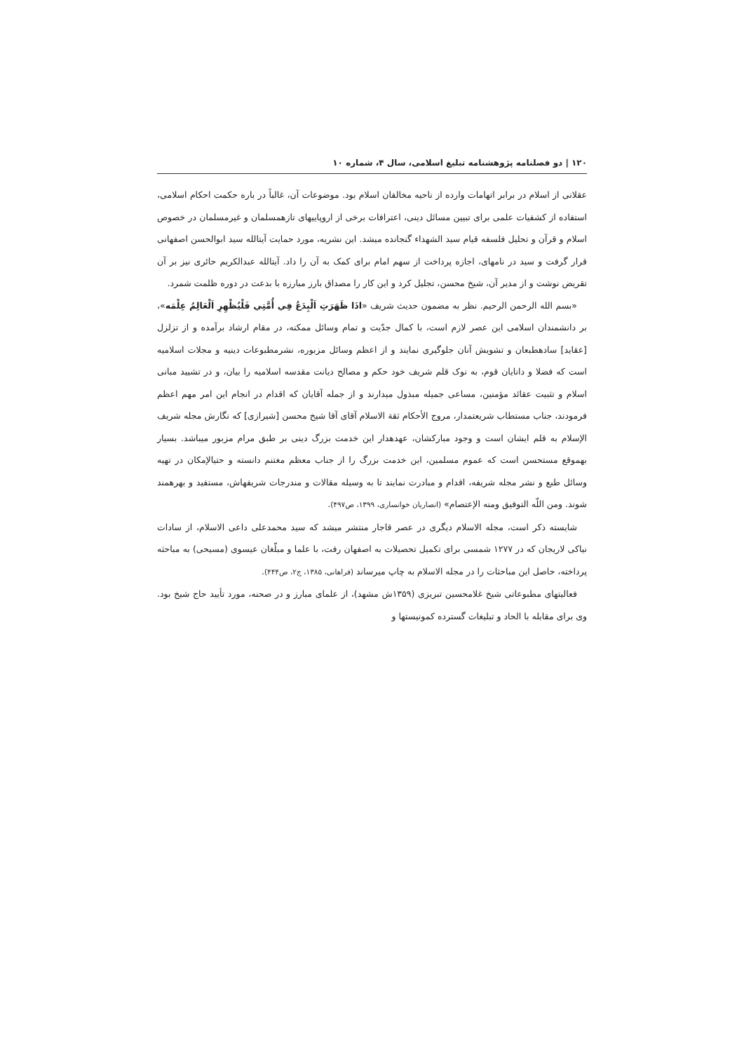۱۲۰ | دو فصلنامه پژوهشنامه تبلیغ اسلامی، سال ۴، شماره ۱۰
عقلانی از اسلام در برابر اتهامات وارده از ناحیه مخالفان اسلام بود. موضوعات آن، غالباً در باره حکمت احکام اسلامی، استفاده از کشفیات علمی برای تبیین مسائل دینی، اعترافات برخی از اروپاییهای تازهمسلمان و غیرمسلمان در خصوص اسلام و قرآن و تحلیل فلسفه قیام سید الشهداء گنجانده میشد. این نشریه، مورد حمایت آیتالله سید ابوالحسن اصفهانی قرار گرفت و سید در نامهای، اجازه پرداخت از سهم امام برای کمک به آن را داد. آیتالله عبدالکریم حائری نیز بر آن تقریض نوشت و از مدیر آن، شیخ محسن، تجلیل کرد و این کار را مصداق بارز مبارزه با بدعت در دوره ظلمت شمرد.
«بسم الله الرحمن الرحیم. نظر به مضمون حدیث شریف «اذَا ظَهَرَتِ اَلْبِدَعُ فِي أُمَّتِي فَلْيُظْهِرِ اَلْعَالِمُ عِلْمَه»، بر دانشمندان اسلامی این عصر لازم است، با کمال جدّیت و تمام وسائل ممکنه، در مقام ارشاد برآمده و از تزلزل [عقاید] سادهطبعان و تشویش آنان جلوگیری نمایند و از اعظم وسائل مزبوره، نشرمطبوعات دینیه و مجلات اسلامیه است که فضلا و دانایان قوم، به نوک قلم شریف خود حکم و مصالح دیانت مقدسه اسلامیه را بیان، و در تشیید مبانی اسلام و تثبیت عقائد مؤمنین، مساعی جمیله مبذول میدارند و از جمله آقایان که اقدام در انجام این امر مهم اعظم فرمودند، جناب مستطاب شریعتمدار، مروج الأحکام ثقة الاسلام آقای آقا شیخ محسن [شیرازی] که نگارش مجله شریف الإسلام به قلم ایشان است و وجود مبارکشان، عهدهدار این خدمت بزرگ دینی بر طبق مرام مزبور میباشد. بسیار بهموقع مستحسن است که عموم مسلمین، این خدمت بزرگ را از جناب معظم مغتنم دانسته و حتیالإمکان در تهیه وسائل طبع و نشر مجله شریفه، اقدام و مبادرت نمایند تا به وسیله مقالات و مندرجات شریفهاش، مستفید و بهرهمند شوند. ومن اللّه التوفیق ومنه الإعتصام» (انصاریان خوانساری، ۱۳۹۹، ص۴۹۷).
شایسته ذکر است، مجله الاسلام دیگری در عصر قاجار منتشر میشد که سید محمدعلی داعی الاسلام، از سادات نیاکی لاریجان که در ۱۲۷۷ شمسی برای تکمیل تحصیلات به اصفهان رفت، با علما و مبلّغان عیسوی (مسیحی) به مباحثه پرداخته، حاصل این مباحثات را در مجله الاسلام به چاپ میرساند (فراهانی، ۱۳۸۵، ج۲، ص۴۴۴).
فعالیتهای مطبوعاتی شیخ غلامحسین تبریزی (۱۳۵۹ش مشهد)، از علمای مبارز و در صحنه، مورد تأیید حاج شیخ بود. وی برای مقابله با الحاد و تبلیغات گسترده کمونیستها و